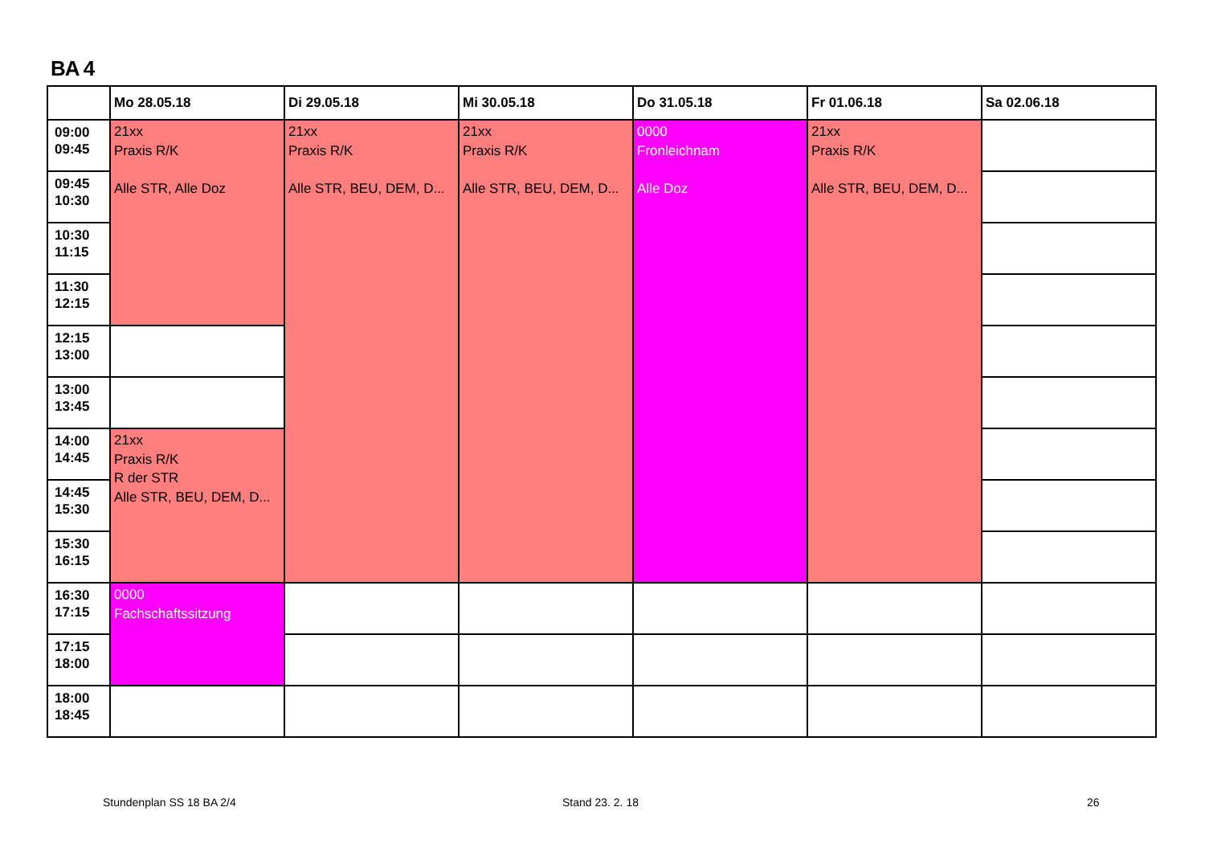BA 4
| | Mo 28.05.18 | Di 29.05.18 | Mi 30.05.18 | Do 31.05.18 | Fr 01.06.18 | Sa 02.06.18 |
| --- | --- | --- | --- | --- | --- | --- |
| 09:00 09:45 | 21xx Praxis R/K Alle STR, Alle Doz | 21xx Praxis R/K Alle STR, BEU, DEM, D... | 21xx Praxis R/K Alle STR, BEU, DEM, D... | 0000 Fronleichnam Alle Doz | 21xx Praxis R/K Alle STR, BEU, DEM, D... | |
| 09:45 10:30 | | | | | | |
| 10:30 11:15 | | | | | | |
| 11:30 12:15 | | | | | | |
| 12:15 13:00 | | | | | | |
| 13:00 13:45 | | | | | | |
| 14:00 14:45 | 21xx Praxis R/K R der STR Alle STR, BEU, DEM, D... | | | | | |
| 14:45 15:30 | | | | | | |
| 15:30 16:15 | | | | | | |
| 16:30 17:15 | 0000 Fachschaftssitzung | | | | | |
| 17:15 18:00 | | | | | | |
| 18:00 18:45 | | | | | | |
Stundenplan SS 18 BA 2/4 Stand 23. 2. 18 26